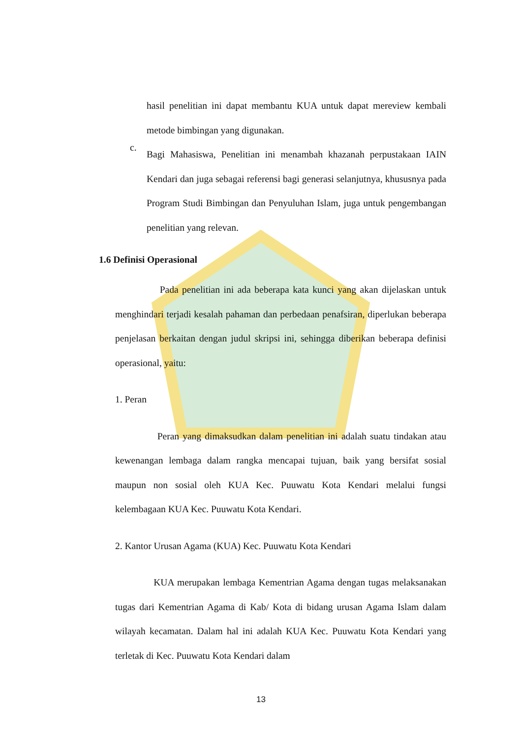hasil penelitian ini dapat membantu KUA untuk dapat mereview kembali metode bimbingan yang digunakan.
c.
Bagi Mahasiswa, Penelitian ini menambah khazanah perpustakaan IAIN Kendari dan juga sebagai referensi bagi generasi selanjutnya, khususnya pada Program Studi Bimbingan dan Penyuluhan Islam, juga untuk pengembangan penelitian yang relevan.
1.6 Definisi Operasional
Pada penelitian ini ada beberapa kata kunci yang akan dijelaskan untuk menghindari terjadi kesalah pahaman dan perbedaan penafsiran, diperlukan beberapa penjelasan berkaitan dengan judul skripsi ini, sehingga diberikan beberapa definisi operasional, yaitu:
1. Peran
Peran yang dimaksudkan dalam penelitian ini adalah suatu tindakan atau kewenangan lembaga dalam rangka mencapai tujuan, baik yang bersifat sosial maupun non sosial oleh KUA Kec. Puuwatu Kota Kendari melalui fungsi kelembagaan KUA Kec. Puuwatu Kota Kendari.
2. Kantor Urusan Agama (KUA) Kec. Puuwatu Kota Kendari
KUA merupakan lembaga Kementrian Agama dengan tugas melaksanakan tugas dari Kementrian Agama di Kab/ Kota di bidang urusan Agama Islam dalam wilayah kecamatan. Dalam hal ini adalah KUA Kec. Puuwatu Kota Kendari yang terletak di Kec. Puuwatu Kota Kendari dalam
13